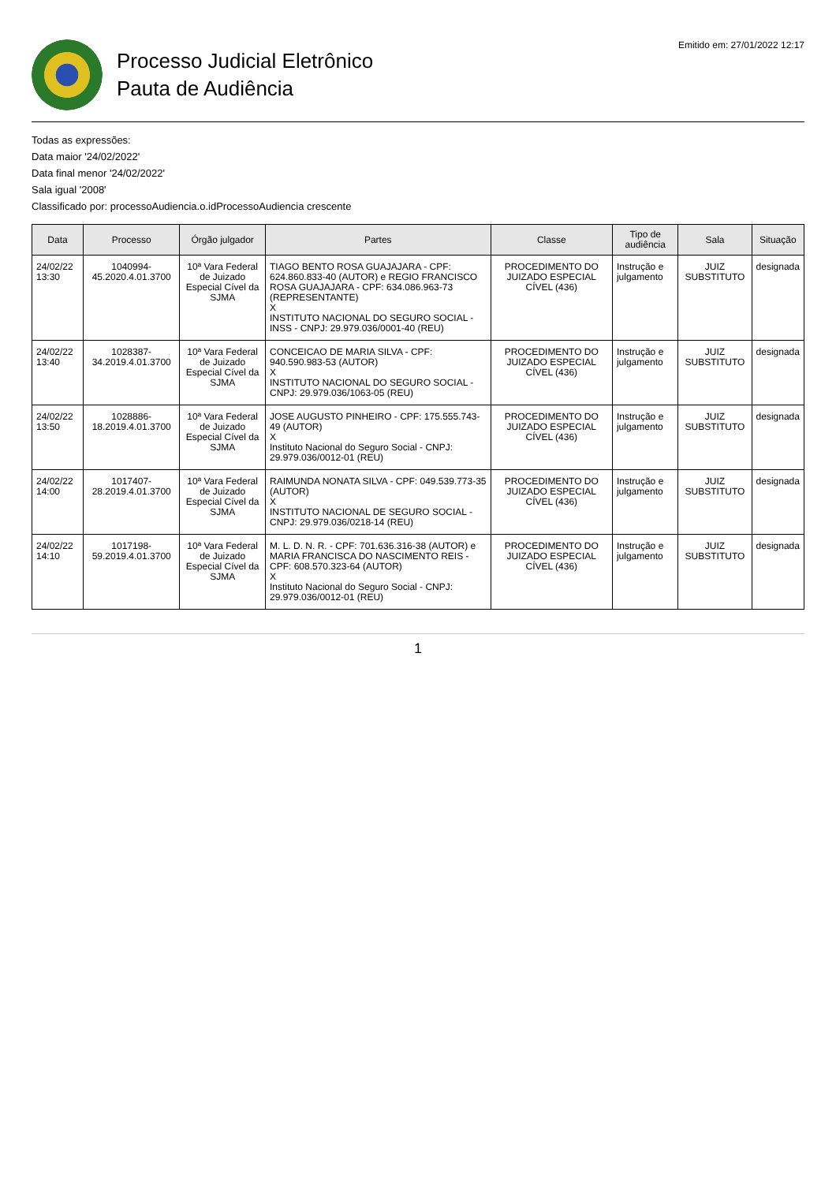Processo Judicial Eletrônico
Pauta de Audiência
Emitido em: 27/01/2022 12:17
Todas as expressões:
Data maior '24/02/2022'
Data final menor '24/02/2022'
Sala igual '2008'
Classificado por: processoAudiencia.o.idProcessoAudiencia crescente
| Data | Processo | Órgão julgador | Partes | Classe | Tipo de audiência | Sala | Situação |
| --- | --- | --- | --- | --- | --- | --- | --- |
| 24/02/22 13:30 | 1040994-45.2020.4.01.3700 | 10ª Vara Federal de Juizado Especial Cível da SJMA | TIAGO BENTO ROSA GUAJAJARA - CPF: 624.860.833-40 (AUTOR) e REGIO FRANCISCO ROSA GUAJAJARA - CPF: 634.086.963-73 (REPRESENTANTE) X INSTITUTO NACIONAL DO SEGURO SOCIAL - INSS - CNPJ: 29.979.036/0001-40 (REU) | PROCEDIMENTO DO JUIZADO ESPECIAL CÍVEL (436) | Instrução e julgamento | JUIZ SUBSTITUTO | designada |
| 24/02/22 13:40 | 1028387-34.2019.4.01.3700 | 10ª Vara Federal de Juizado Especial Cível da SJMA | CONCEICAO DE MARIA SILVA - CPF: 940.590.983-53 (AUTOR) X INSTITUTO NACIONAL DO SEGURO SOCIAL - CNPJ: 29.979.036/1063-05 (REU) | PROCEDIMENTO DO JUIZADO ESPECIAL CÍVEL (436) | Instrução e julgamento | JUIZ SUBSTITUTO | designada |
| 24/02/22 13:50 | 1028886-18.2019.4.01.3700 | 10ª Vara Federal de Juizado Especial Cível da SJMA | JOSE AUGUSTO PINHEIRO - CPF: 175.555.743-49 (AUTOR) X Instituto Nacional do Seguro Social - CNPJ: 29.979.036/0012-01 (REU) | PROCEDIMENTO DO JUIZADO ESPECIAL CÍVEL (436) | Instrução e julgamento | JUIZ SUBSTITUTO | designada |
| 24/02/22 14:00 | 1017407-28.2019.4.01.3700 | 10ª Vara Federal de Juizado Especial Cível da SJMA | RAIMUNDA NONATA SILVA - CPF: 049.539.773-35 (AUTOR) X INSTITUTO NACIONAL DE SEGURO SOCIAL - CNPJ: 29.979.036/0218-14 (REU) | PROCEDIMENTO DO JUIZADO ESPECIAL CÍVEL (436) | Instrução e julgamento | JUIZ SUBSTITUTO | designada |
| 24/02/22 14:10 | 1017198-59.2019.4.01.3700 | 10ª Vara Federal de Juizado Especial Cível da SJMA | M. L. D. N. R. - CPF: 701.636.316-38 (AUTOR) e MARIA FRANCISCA DO NASCIMENTO REIS - CPF: 608.570.323-64 (AUTOR) X Instituto Nacional do Seguro Social - CNPJ: 29.979.036/0012-01 (REU) | PROCEDIMENTO DO JUIZADO ESPECIAL CÍVEL (436) | Instrução e julgamento | JUIZ SUBSTITUTO | designada |
1